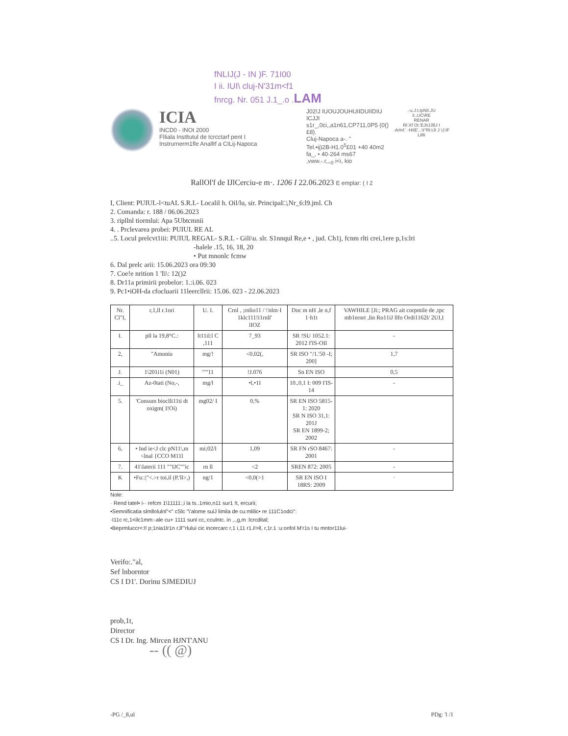fNLIJ(J - IN )F. 71I00
I ii. IUI\ cluj-N'31m<f1
fnrcg. Nr. 051 J.1_.o .LAM
ICIA
INCD0 - INOt 2000
FIliala Instltutul de tcrcctarf pent I
Instrurnerm1fle Analltf a CILij-Napoca
J02!J IUOUJOUHUIIDUIIDIU ICJJI
s1r_,0ci,,a1n61,CP711,0P5 (0()£8).
Cluj-Napoca a-. "
Tel.•ij)2B-H1.0<sup>5</sup>£01 +40 40m2
fa_, • 40·264 ms67
,vww.-.r,,,<sub>0</sub> i<i, kio
,-u.J:t.IpNII.JU
iI.,UC\RE
RENAR
RI:Xf Ot.'EJIiJJBJ I
·Arlnf.' -HIIE'..:\I"RI:tJI J \J:IF
LIllli
RallOl'f de IJlCerciu-e m·. 1206 I 22.06.2023 E emplar: ( I 2
I, Client: PUIUL-l<tuAL S.R.L- Localil h. Oil/lu, sir. Principal□,Nr_6:l9.jml. Ch
2. Comanda: r. 188 / 06.06.2023
3. ripllnl tiormlui: Apa 5Ubtcmnii
4. . Prclevarea probei: PUIUL RE AL
..5. Locul prelcvt1iii: PUIUL REGAL- S.R.L - Gili\u. slr. S1nnqul Re,e • , jud. Ch1j, fcnm rlti crei,1ere p,1s:lri
-halele .15, 16, 18, 20
• Put mnonlc fcmw
6. Dal prelc arii: 15.06.2023 ora 09:30
7. Coe!e nrition 1 'Ii\: 12()2
8. Dr11a primirii probelor: 1.:i.06. 023
9. Pc1•iOH-da cfocluarii 11leercllrii: 15.06. 023 - 22.06.2023
| Nr. Cl"I, | r,1,ll r.1ori | U. I. | Crnl , ;rnlio11 / \'nlm·I 1klc111!i1rnll' lIOZ | Doc m nH ,le n,f 1·h1t | VAWHILE [Ji:; PRAG ait corpmile de ,tpc mb1ernrt ,lin Ro11iJ llfo Ordi1162l/ 2UI,I |
| --- | --- | --- | --- | --- | --- |
| I. | pll la 19,8°C.: | lt11il:l C ,111 | 7_93 | SR !SU 1052.1: 2012 f'IS-OIl | - |
| 2, | "Amoniu | mg/! | <0,02(, | SR ISO "/1.'50 -I; 200] | 1,7 |
| J. | 1\201i1i (N01) | ""'11 | !J.076 | Sn EN ISO | 0,5 |
| .i_ | Az-0tati (No,-, | mg/l | •l,•1I | 10.,0,1 I: 009 I'IS-14 | - |
| 5. | 'Consum bioclli11ti dt oxigm( I!Oi) | mg02/ I | 0,% | SR EN ISO 5815-1: 2020 SR N ISO 31,1: 201J SR EN 1899-2; 2002 | |
| 6, | • Ind ie<J clc pN11\,m <lnal {CCO M11l | mi;02/l | 1,09 | SR FN rSO 8467: 2001 | - |
| 7. | 41\laterii 111 ""IJC""ic | rn ll | <2 | SREN 872: 2005 | - |
| K | •Fu::/"<.>r toi,il (P,'ll>,) | ng/1 | <0,0(>1 | SR EN ISO I 18RS: 2009 | · |
Nole:
· Rend tatel• i-· refcm 1\11111:,i la ts..1mio,n11 sur1 !t, ercurii;
•Semnificatia slmllolulnl"<" cSlc "\'alome suiJ limila de cu:mlilic• re 111C1odci":
·I11c rc,1<ilc1mm:-ale cu+ 1111 sunl cc,:cculntc. in ,.,g,m :lcrcdital;
•Beprmluccr<:l! p;1nia1lr1n rJl'"rlului cic incercarc r,1 i,11 r1.i!>ll, r,1r.1 :u:onfol M'r1s I tu mntor11lui-
Verifo:."al,
Sef lnborntor
CS I D1'. Dorinu SJMEDIUJ
prob,1t,
Director
CS I Dr. Ing. Mircen HJNT'ANU
-- (( @)
-PG /_8,ul PDg: 'l /1